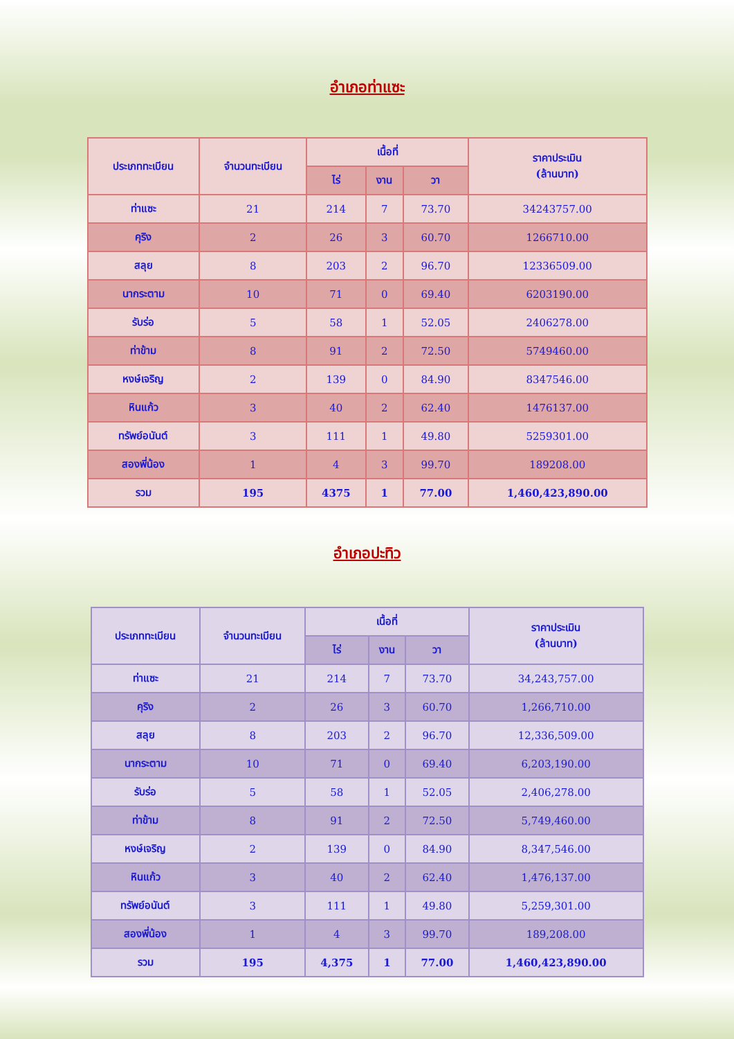อำเภอท่าแซะ
| ประเภททะเบียน | จำนวนทะเบียน | เนื้อที่ | | | ราคาประเมิน (ล้านบาท) |
| --- | --- | --- | --- | --- | --- |
| | | ไร่ | งาน | วา | |
| ท่าแซะ | 21 | 214 | 7 | 73.70 | 34243757.00 |
| คุริง | 2 | 26 | 3 | 60.70 | 1266710.00 |
| สลุย | 8 | 203 | 2 | 96.70 | 12336509.00 |
| นากระตาม | 10 | 71 | 0 | 69.40 | 6203190.00 |
| รับร่อ | 5 | 58 | 1 | 52.05 | 2406278.00 |
| ท่าข้าม | 8 | 91 | 2 | 72.50 | 5749460.00 |
| หงษ์เจริญ | 2 | 139 | 0 | 84.90 | 8347546.00 |
| หินแก้ว | 3 | 40 | 2 | 62.40 | 1476137.00 |
| ทรัพย์อนันต์ | 3 | 111 | 1 | 49.80 | 5259301.00 |
| สองพี่น้อง | 1 | 4 | 3 | 99.70 | 189208.00 |
| รวม | 195 | 4375 | 1 | 77.00 | 1,460,423,890.00 |
อำเภอปะทิว
| ประเภททะเบียน | จำนวนทะเบียน | เนื้อที่ | | | ราคาประเมิน (ล้านบาท) |
| --- | --- | --- | --- | --- | --- |
| | | ไร่ | งาน | วา | |
| ท่าแซะ | 21 | 214 | 7 | 73.70 | 34,243,757.00 |
| คุริง | 2 | 26 | 3 | 60.70 | 1,266,710.00 |
| สลุย | 8 | 203 | 2 | 96.70 | 12,336,509.00 |
| นากระตาม | 10 | 71 | 0 | 69.40 | 6,203,190.00 |
| รับร่อ | 5 | 58 | 1 | 52.05 | 2,406,278.00 |
| ท่าข้าม | 8 | 91 | 2 | 72.50 | 5,749,460.00 |
| หงษ์เจริญ | 2 | 139 | 0 | 84.90 | 8,347,546.00 |
| หินแก้ว | 3 | 40 | 2 | 62.40 | 1,476,137.00 |
| ทรัพย์อนันต์ | 3 | 111 | 1 | 49.80 | 5,259,301.00 |
| สองพี่น้อง | 1 | 4 | 3 | 99.70 | 189,208.00 |
| รวม | 195 | 4,375 | 1 | 77.00 | 1,460,423,890.00 |